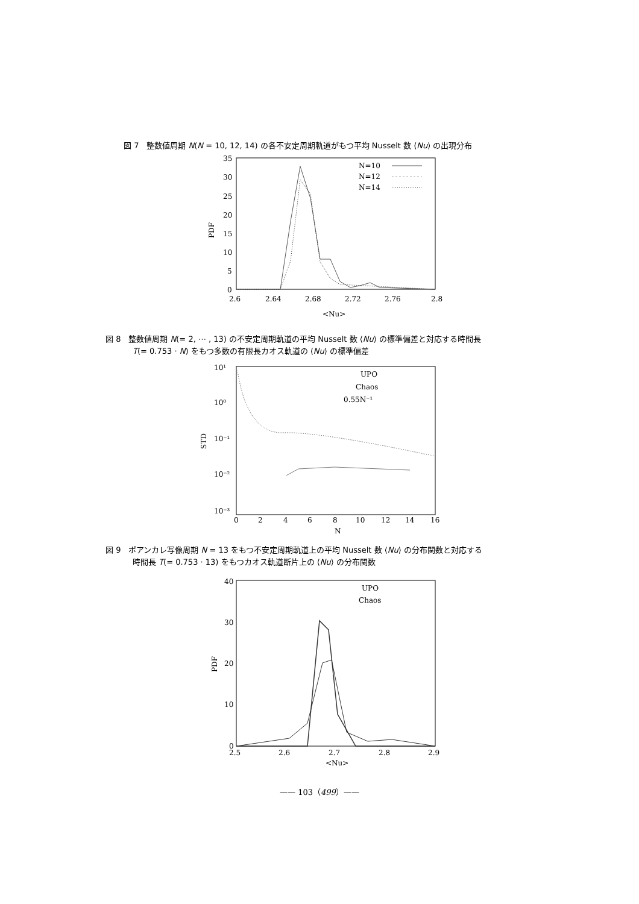図 7　整数値周期 N(N = 10, 12, 14) の各不安定周期軌道がもつ平均 Nusselt 数 ⟨Nu⟩ の出現分布
35
30
25
20
15
10
5
0
PDF
2.6
2.64
2.68
2.72
2.76
2.8
<Nu>
N=10
N=12
N=14
図 8　整数値周期 N(= 2, ⋯ , 13) の不安定周期軌道の平均 Nusselt 数 ⟨Nu⟩ の標準偏差と対応する時間長
T(= 0.753 · N) をもつ多数の有限長カオス軌道の ⟨Nu⟩ の標準偏差
10¹
10⁰
10⁻¹
10⁻²
10⁻³
STD
0
2
4
6
8
10
12
14
16
N
UPO
Chaos
0.55N⁻¹
図 9　ポアンカレ写像周期 N = 13 をもつ不安定周期軌道上の平均 Nusselt 数 ⟨Nu⟩ の分布関数と対応する
時間長 T(= 0.753 · 13) をもつカオス軌道断片上の ⟨Nu⟩ の分布関数
40
30
20
10
0
PDF
2.5
2.6
2.7
2.8
2.9
<Nu>
UPO
Chaos
—— 103（499）——